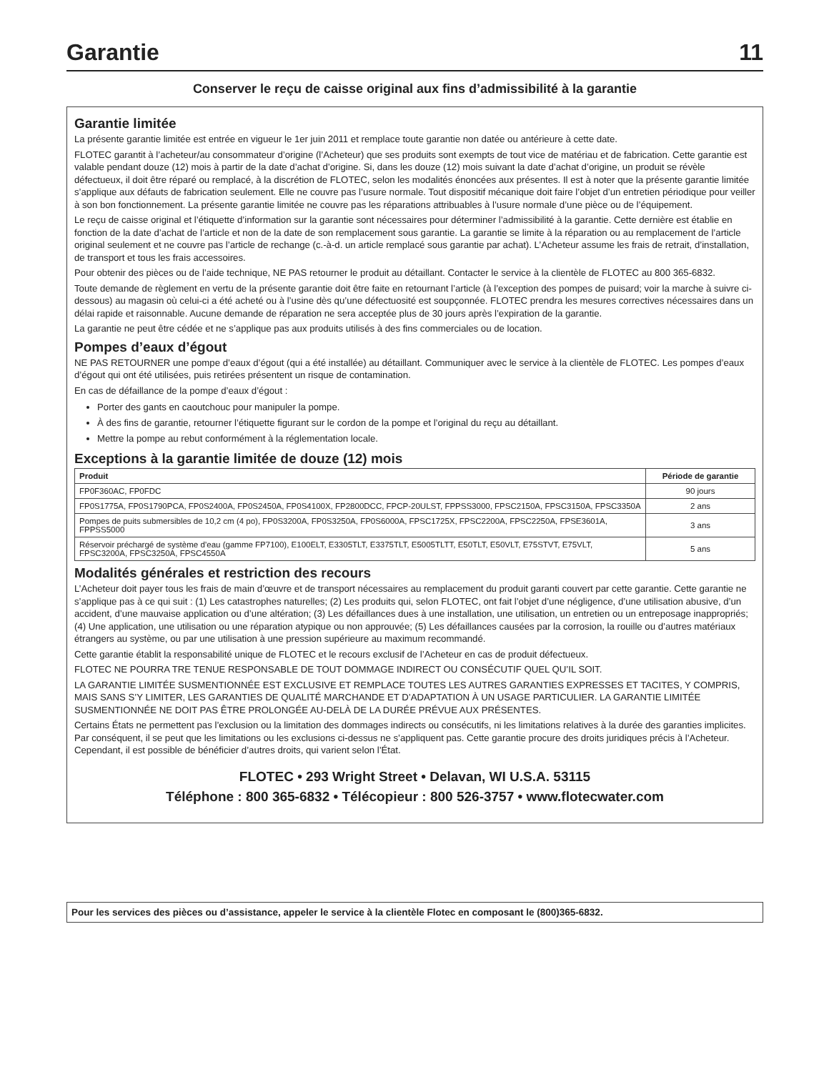Garantie 11
Conserver le reçu de caisse original aux fins d’admissibilité à la garantie
Garantie limitée
La présente garantie limitée est entrée en vigueur le 1er juin 2011 et remplace toute garantie non datée ou antérieure à cette date.
FLOTEC garantit à l’acheteur/au consommateur d’origine (l’Acheteur) que ses produits sont exempts de tout vice de matériau et de fabrication. Cette garantie est valable pendant douze (12) mois à partir de la date d’achat d’origine. Si, dans les douze (12) mois suivant la date d’achat d’origine, un produit se révèle défectueux, il doit être réparé ou remplacé, à la discrétion de FLOTEC, selon les modalités énoncées aux présentes. Il est à noter que la présente garantie limitée s’applique aux défauts de fabrication seulement. Elle ne couvre pas l’usure normale. Tout dispositif mécanique doit faire l’objet d’un entretien périodique pour veiller à son bon fonctionnement. La présente garantie limitée ne couvre pas les réparations attribuables à l’usure normale d’une pièce ou de l’équipement.
Le reçu de caisse original et l’étiquette d’information sur la garantie sont nécessaires pour déterminer l’admissibilité à la garantie. Cette dernière est établie en fonction de la date d’achat de l’article et non de la date de son remplacement sous garantie. La garantie se limite à la réparation ou au remplacement de l’article original seulement et ne couvre pas l’article de rechange (c.-à-d. un article remplacé sous garantie par achat). L’Acheteur assume les frais de retrait, d’installation, de transport et tous les frais accessoires.
Pour obtenir des pièces ou de l’aide technique, NE PAS retourner le produit au détaillant. Contacter le service à la clientèle de FLOTEC au 800 365-6832.
Toute demande de règlement en vertu de la présente garantie doit être faite en retournant l’article (à l’exception des pompes de puisard; voir la marche à suivre ci-dessous) au magasin où celui-ci a été acheté ou à l’usine dès qu’une défectuosité est soupçonnée. FLOTEC prendra les mesures correctives nécessaires dans un délai rapide et raisonnable. Aucune demande de réparation ne sera acceptée plus de 30 jours après l’expiration de la garantie.
La garantie ne peut être cédée et ne s’applique pas aux produits utilisés à des fins commerciales ou de location.
Pompes d’eaux d’égout
NE PAS RETOURNER une pompe d’eaux d’égout (qui a été installée) au détaillant. Communiquer avec le service à la clientèle de FLOTEC. Les pompes d’eaux d’égout qui ont été utilisées, puis retirées présentent un risque de contamination.
En cas de défaillance de la pompe d’eaux d’égout :
Porter des gants en caoutchouc pour manipuler la pompe.
À des fins de garantie, retourner l’étiquette figurant sur le cordon de la pompe et l’original du reçu au détaillant.
Mettre la pompe au rebut conformément à la réglementation locale.
Exceptions à la garantie limitée de douze (12) mois
| Produit | Période de garantie |
| --- | --- |
| FP0F360AC, FP0FDC | 90 jours |
| FP0S1775A, FP0S1790PCA, FP0S2400A, FP0S2450A, FP0S4100X, FP2800DCC, FPCP-20ULST, FPPSS3000, FPSC2150A, FPSC3150A, FPSC3350A | 2 ans |
| Pompes de puits submersibles de 10,2 cm (4 po), FP0S3200A, FP0S3250A, FP0S6000A, FPSC1725X, FPSC2200A, FPSC2250A, FPSE3601A, FPPSS5000 | 3 ans |
| Réservoir préchargé de système d’eau (gamme FP7100), E100ELT, E3305TLT, E3375TLT, E5005TLTT, E50TLT, E50VLT, E75STVT, E75VLT, FPSC3200A, FPSC3250A, FPSC4550A | 5 ans |
Modalités générales et restriction des recours
L’Acheteur doit payer tous les frais de main d’œuvre et de transport nécessaires au remplacement du produit garanti couvert par cette garantie. Cette garantie ne s’applique pas à ce qui suit : (1) Les catastrophes naturelles; (2) Les produits qui, selon FLOTEC, ont fait l’objet d’une négligence, d’une utilisation abusive, d’un accident, d’une mauvaise application ou d’une altération; (3) Les défaillances dues à une installation, une utilisation, un entretien ou un entreposage inappropriés; (4) Une application, une utilisation ou une réparation atypique ou non approuvée; (5) Les défaillances causées par la corrosion, la rouille ou d’autres matériaux étrangers au système, ou par une utilisation à une pression supérieure au maximum recommandé.
Cette garantie établit la responsabilité unique de FLOTEC et le recours exclusif de l’Acheteur en cas de produit défectueux.
FLOTEC NE POURRA TRE TENUE RESPONSABLE DE TOUT DOMMAGE INDIRECT OU CONSÉCUTIF QUEL QU’IL SOIT.
LA GARANTIE LIMITÉE SUSMENTIONNÉE EST EXCLUSIVE ET REMPLACE TOUTES LES AUTRES GARANTIES EXPRESSES ET TACITES, Y COMPRIS, MAIS SANS S’Y LIMITER, LES GARANTIES DE QUALITÉ MARCHANDE ET D’ADAPTATION À UN USAGE PARTICULIER. LA GARANTIE LIMITÉE SUSMENTIONNÉE NE DOIT PAS ÊTRE PROLONGÉE AU-DELÀ DE LA DURÉE PRÉVUE AUX PRÉSENTES.
Certains États ne permettent pas l’exclusion ou la limitation des dommages indirects ou consécutifs, ni les limitations relatives à la durée des garanties implicites. Par conséquent, il se peut que les limitations ou les exclusions ci-dessus ne s’appliquent pas. Cette garantie procure des droits juridiques précis à l’Acheteur. Cependant, il est possible de bénéficier d’autres droits, qui varient selon l’État.
FLOTEC • 293 Wright Street • Delavan, WI U.S.A. 53115
Téléphone : 800 365-6832 • Télécopieur : 800 526-3757 • www.flotecwater.com
Pour les services des pièces ou d’assistance, appeler le service à la clientèle Flotec en composant le (800)365-6832.